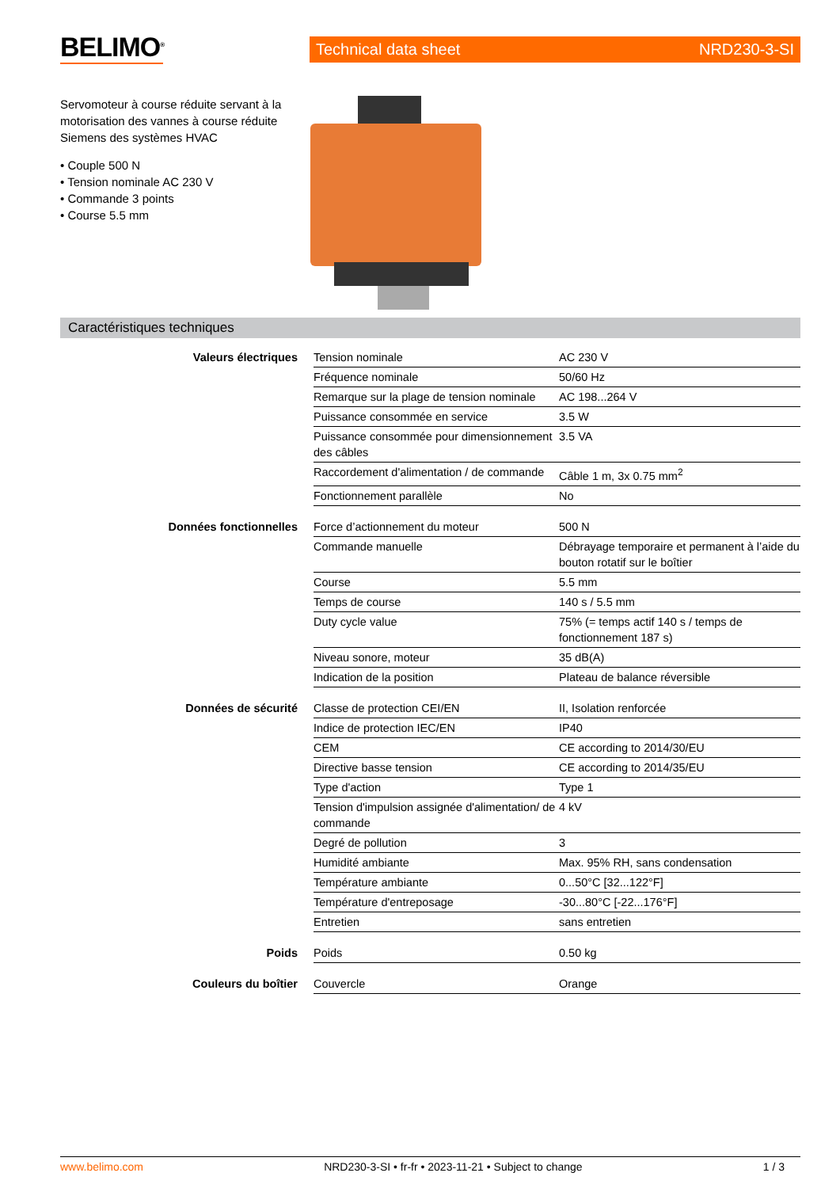BELIMO<sup>®</sup>
Technical data sheet NRD230-3-SI
Servomoteur à course réduite servant à la motorisation des vannes à course réduite Siemens des systèmes HVAC
• Couple 500 N
• Tension nominale AC 230 V
• Commande 3 points
• Course 5.5 mm
Caractéristiques techniques
| Valeurs électriques | Tension nominale | AC 230 V |
| | Fréquence nominale | 50/60 Hz |
| | Remarque sur la plage de tension nominale | AC 198...264 V |
| | Puissance consommée en service | 3.5 W |
| | Puissance consommée pour dimensionnement des câbles | 3.5 VA |
| | Raccordement d'alimentation / de commande | Câble 1 m, 3x 0.75 mm<sup>2</sup> |
| | Fonctionnement parallèle | No |
| Données fonctionnelles | Force d’actionnement du moteur | 500 N |
| | Commande manuelle | Débrayage temporaire et permanent à l’aide du bouton rotatif sur le boîtier |
| | Course | 5.5 mm |
| | Temps de course | 140 s / 5.5 mm |
| | Duty cycle value | 75% (= temps actif 140 s / temps de fonctionnement 187 s) |
| | Niveau sonore, moteur | 35 dB(A) |
| | Indication de la position | Plateau de balance réversible |
| Données de sécurité | Classe de protection CEI/EN | II, Isolation renforcée |
| | Indice de protection IEC/EN | IP40 |
| | CEM | CE according to 2014/30/EU |
| | Directive basse tension | CE according to 2014/35/EU |
| | Type d'action | Type 1 |
| | Tension d'impulsion assignée d'alimentation/ de commande | 4 kV |
| | Degré de pollution | 3 |
| | Humidité ambiante | Max. 95% RH, sans condensation |
| | Température ambiante | 0...50°C [32...122°F] |
| | Température d'entreposage | -30...80°C [-22...176°F] |
| | Entretien | sans entretien |
| Poids | Poids | 0.50 kg |
| Couleurs du boîtier | Couvercle | Orange |
www.belimo.com NRD230-3-SI • fr-fr • 2023-11-21 • Subject to change 1 / 3